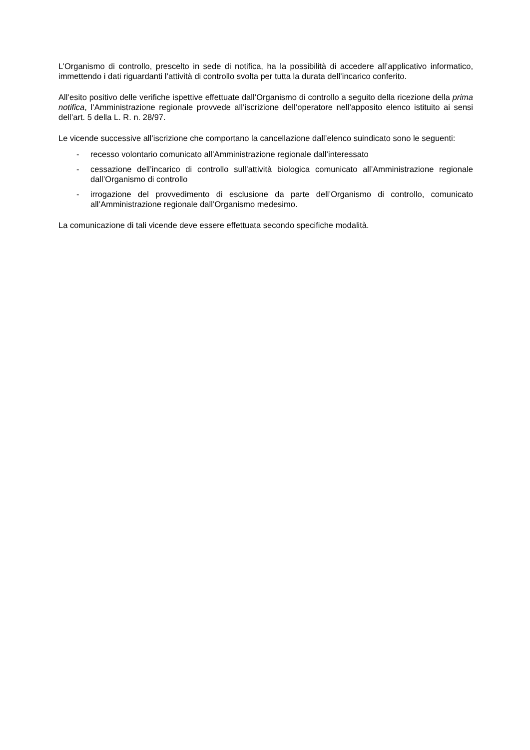L’Organismo di controllo, prescelto in sede di notifica, ha la possibilità di accedere all’applicativo informatico, immettendo i dati riguardanti l’attività di controllo svolta per tutta la durata dell’incarico conferito.
All’esito positivo delle verifiche ispettive effettuate dall’Organismo di controllo a seguito della ricezione della prima notifica, l’Amministrazione regionale provvede all’iscrizione dell’operatore nell’apposito elenco istituito ai sensi dell’art. 5 della L. R. n. 28/97.
Le vicende successive all’iscrizione che comportano la cancellazione dall’elenco suindicato sono le seguenti:
- recesso volontario comunicato all’Amministrazione regionale dall’interessato
- cessazione dell’incarico di controllo sull’attività biologica comunicato all’Amministrazione regionale dall’Organismo di controllo
- irrogazione del provvedimento di esclusione da parte dell’Organismo di controllo, comunicato all’Amministrazione regionale dall’Organismo medesimo.
La comunicazione di tali vicende deve essere effettuata secondo specifiche modalità.